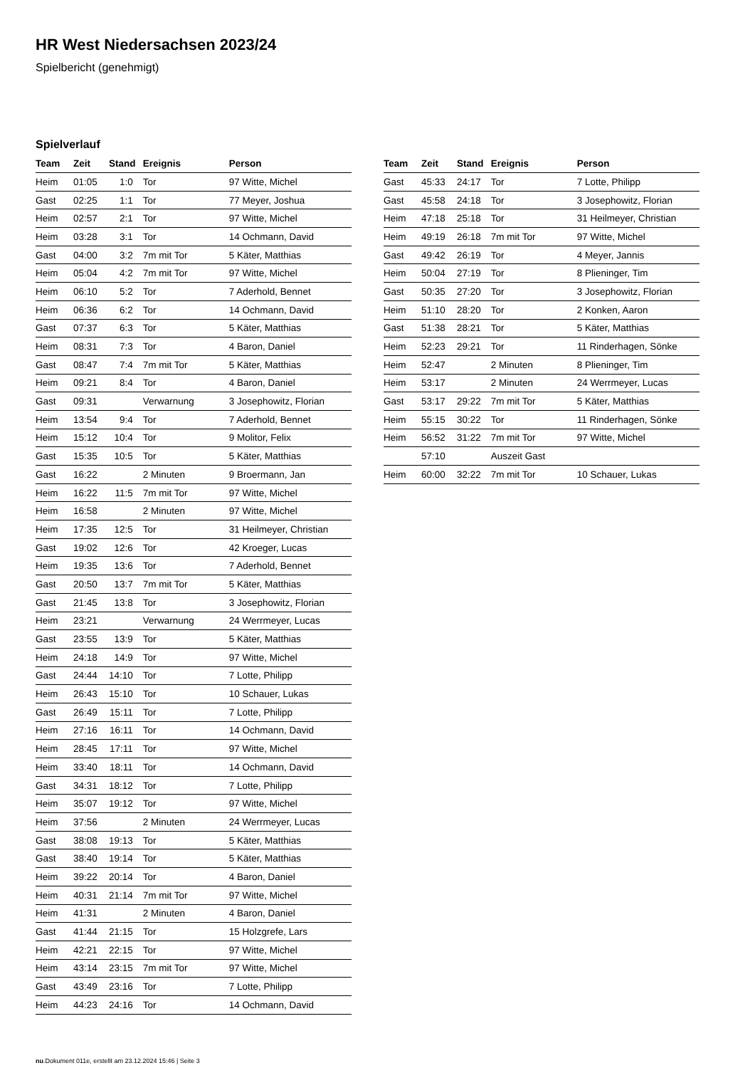HR West Niedersachsen 2023/24
Spielbericht (genehmigt)
Spielverlauf
| Team | Zeit | Stand | Ereignis | Person |
| --- | --- | --- | --- | --- |
| Heim | 01:05 | 1:0 | Tor | 97 Witte, Michel |
| Gast | 02:25 | 1:1 | Tor | 77 Meyer, Joshua |
| Heim | 02:57 | 2:1 | Tor | 97 Witte, Michel |
| Heim | 03:28 | 3:1 | Tor | 14 Ochmann, David |
| Gast | 04:00 | 3:2 | 7m mit Tor | 5 Käter, Matthias |
| Heim | 05:04 | 4:2 | 7m mit Tor | 97 Witte, Michel |
| Heim | 06:10 | 5:2 | Tor | 7 Aderhold, Bennet |
| Heim | 06:36 | 6:2 | Tor | 14 Ochmann, David |
| Gast | 07:37 | 6:3 | Tor | 5 Käter, Matthias |
| Heim | 08:31 | 7:3 | Tor | 4 Baron, Daniel |
| Gast | 08:47 | 7:4 | 7m mit Tor | 5 Käter, Matthias |
| Heim | 09:21 | 8:4 | Tor | 4 Baron, Daniel |
| Gast | 09:31 | | Verwarnung | 3 Josephowitz, Florian |
| Heim | 13:54 | 9:4 | Tor | 7 Aderhold, Bennet |
| Heim | 15:12 | 10:4 | Tor | 9 Molitor, Felix |
| Gast | 15:35 | 10:5 | Tor | 5 Käter, Matthias |
| Gast | 16:22 | | 2 Minuten | 9 Broermann, Jan |
| Heim | 16:22 | 11:5 | 7m mit Tor | 97 Witte, Michel |
| Heim | 16:58 | | 2 Minuten | 97 Witte, Michel |
| Heim | 17:35 | 12:5 | Tor | 31 Heilmeyer, Christian |
| Gast | 19:02 | 12:6 | Tor | 42 Kroeger, Lucas |
| Heim | 19:35 | 13:6 | Tor | 7 Aderhold, Bennet |
| Gast | 20:50 | 13:7 | 7m mit Tor | 5 Käter, Matthias |
| Gast | 21:45 | 13:8 | Tor | 3 Josephowitz, Florian |
| Heim | 23:21 | | Verwarnung | 24 Werrmeyer, Lucas |
| Gast | 23:55 | 13:9 | Tor | 5 Käter, Matthias |
| Heim | 24:18 | 14:9 | Tor | 97 Witte, Michel |
| Gast | 24:44 | 14:10 | Tor | 7 Lotte, Philipp |
| Heim | 26:43 | 15:10 | Tor | 10 Schauer, Lukas |
| Gast | 26:49 | 15:11 | Tor | 7 Lotte, Philipp |
| Heim | 27:16 | 16:11 | Tor | 14 Ochmann, David |
| Heim | 28:45 | 17:11 | Tor | 97 Witte, Michel |
| Heim | 33:40 | 18:11 | Tor | 14 Ochmann, David |
| Gast | 34:31 | 18:12 | Tor | 7 Lotte, Philipp |
| Heim | 35:07 | 19:12 | Tor | 97 Witte, Michel |
| Heim | 37:56 | | 2 Minuten | 24 Werrmeyer, Lucas |
| Gast | 38:08 | 19:13 | Tor | 5 Käter, Matthias |
| Gast | 38:40 | 19:14 | Tor | 5 Käter, Matthias |
| Heim | 39:22 | 20:14 | Tor | 4 Baron, Daniel |
| Heim | 40:31 | 21:14 | 7m mit Tor | 97 Witte, Michel |
| Heim | 41:31 | | 2 Minuten | 4 Baron, Daniel |
| Gast | 41:44 | 21:15 | Tor | 15 Holzgrefe, Lars |
| Heim | 42:21 | 22:15 | Tor | 97 Witte, Michel |
| Heim | 43:14 | 23:15 | 7m mit Tor | 97 Witte, Michel |
| Gast | 43:49 | 23:16 | Tor | 7 Lotte, Philipp |
| Heim | 44:23 | 24:16 | Tor | 14 Ochmann, David |
| Team | Zeit | Stand | Ereignis | Person |
| --- | --- | --- | --- | --- |
| Gast | 45:33 | 24:17 | Tor | 7 Lotte, Philipp |
| Gast | 45:58 | 24:18 | Tor | 3 Josephowitz, Florian |
| Heim | 47:18 | 25:18 | Tor | 31 Heilmeyer, Christian |
| Heim | 49:19 | 26:18 | 7m mit Tor | 97 Witte, Michel |
| Gast | 49:42 | 26:19 | Tor | 4 Meyer, Jannis |
| Heim | 50:04 | 27:19 | Tor | 8 Plieninger, Tim |
| Gast | 50:35 | 27:20 | Tor | 3 Josephowitz, Florian |
| Heim | 51:10 | 28:20 | Tor | 2 Konken, Aaron |
| Gast | 51:38 | 28:21 | Tor | 5 Käter, Matthias |
| Heim | 52:23 | 29:21 | Tor | 11 Rinderhagen, Sönke |
| Heim | 52:47 | | 2 Minuten | 8 Plieninger, Tim |
| Heim | 53:17 | | 2 Minuten | 24 Werrmeyer, Lucas |
| Gast | 53:17 | 29:22 | 7m mit Tor | 5 Käter, Matthias |
| Heim | 55:15 | 30:22 | Tor | 11 Rinderhagen, Sönke |
| Heim | 56:52 | 31:22 | 7m mit Tor | 97 Witte, Michel |
| | 57:10 | | Auszeit Gast | |
| Heim | 60:00 | 32:22 | 7m mit Tor | 10 Schauer, Lukas |
nu.Dokument 011e, erstellt am 23.12.2024 15:46 | Seite 3